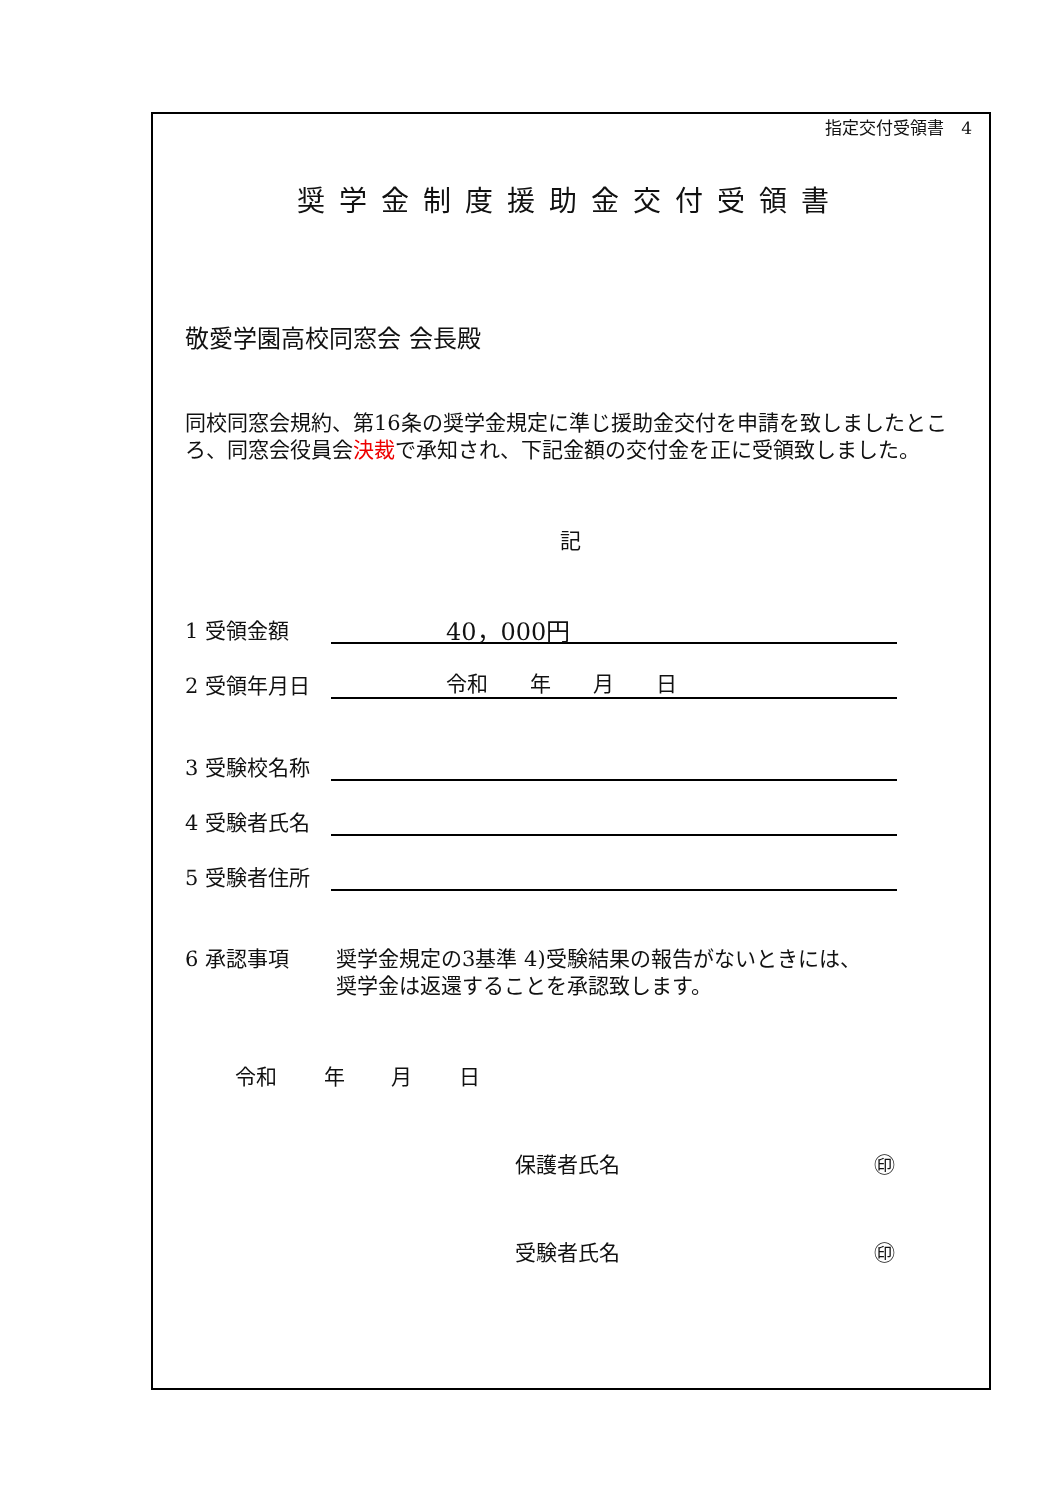指定交付受領書　4
奨学金制度援助金交付受領書
敬愛学園高校同窓会 会長殿
同校同窓会規約、第16条の奨学金規定に準じ援助金交付を申請を致しましたところ、同窓会役員会決裁で承知され、下記金額の交付金を正に受領致しました。
記
1 受領金額 40，000円
2 受領年月日 令和　　年　　月　　日
3 受験校名称
4 受験者氏名
5 受験者住所
6 承認事項 奨学金規定の3基準 4)受験結果の報告がないときには、
奨学金は返還することを承認致します。
令和 年 月 日
保護者氏名 ㊞
受験者氏名 ㊞